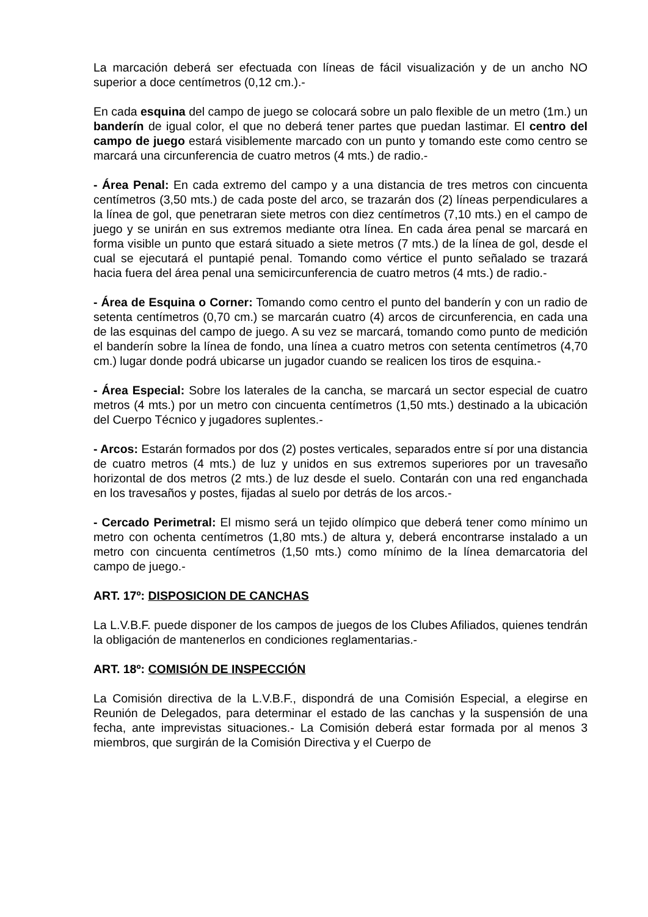La marcación deberá ser efectuada con líneas de fácil visualización y de un ancho NO superior a doce centímetros (0,12 cm.).-
En cada esquina del campo de juego se colocará sobre un palo flexible de un metro (1m.) un banderín de igual color, el que no deberá tener partes que puedan lastimar. El centro del campo de juego estará visiblemente marcado con un punto y tomando este como centro se marcará una circunferencia de cuatro metros (4 mts.) de radio.-
- Área Penal: En cada extremo del campo y a una distancia de tres metros con cincuenta centímetros (3,50 mts.) de cada poste del arco, se trazarán dos (2) líneas perpendiculares a la línea de gol, que penetraran siete metros con diez centímetros (7,10 mts.) en el campo de juego y se unirán en sus extremos mediante otra línea. En cada área penal se marcará en forma visible un punto que estará situado a siete metros (7 mts.) de la línea de gol, desde el cual se ejecutará el puntapié penal. Tomando como vértice el punto señalado se trazará hacia fuera del área penal una semicircunferencia de cuatro metros (4 mts.) de radio.-
- Área de Esquina o Corner: Tomando como centro el punto del banderín y con un radio de setenta centímetros (0,70 cm.) se marcarán cuatro (4) arcos de circunferencia, en cada una de las esquinas del campo de juego. A su vez se marcará, tomando como punto de medición el banderín sobre la línea de fondo, una línea a cuatro metros con setenta centímetros (4,70 cm.) lugar donde podrá ubicarse un jugador cuando se realicen los tiros de esquina.-
- Área Especial: Sobre los laterales de la cancha, se marcará un sector especial de cuatro metros (4 mts.) por un metro con cincuenta centímetros (1,50 mts.) destinado a la ubicación del Cuerpo Técnico y jugadores suplentes.-
- Arcos: Estarán formados por dos (2) postes verticales, separados entre sí por una distancia de cuatro metros (4 mts.) de luz y unidos en sus extremos superiores por un travesaño horizontal de dos metros (2 mts.) de luz desde el suelo. Contarán con una red enganchada en los travesaños y postes, fijadas al suelo por detrás de los arcos.-
- Cercado Perimetral: El mismo será un tejido olímpico que deberá tener como mínimo un metro con ochenta centímetros (1,80 mts.) de altura y, deberá encontrarse instalado a un metro con cincuenta centímetros (1,50 mts.) como mínimo de la línea demarcatoria del campo de juego.-
ART. 17º: DISPOSICION DE CANCHAS
La L.V.B.F. puede disponer de los campos de juegos de los Clubes Afiliados, quienes tendrán la obligación de mantenerlos en condiciones reglamentarias.-
ART. 18º: COMISIÓN DE INSPECCIÓN
La Comisión directiva de la L.V.B.F., dispondrá de una Comisión Especial, a elegirse en Reunión de Delegados, para determinar el estado de las canchas y la suspensión de una fecha, ante imprevistas situaciones.- La Comisión deberá estar formada por al menos 3 miembros, que surgirán de la Comisión Directiva y el Cuerpo de